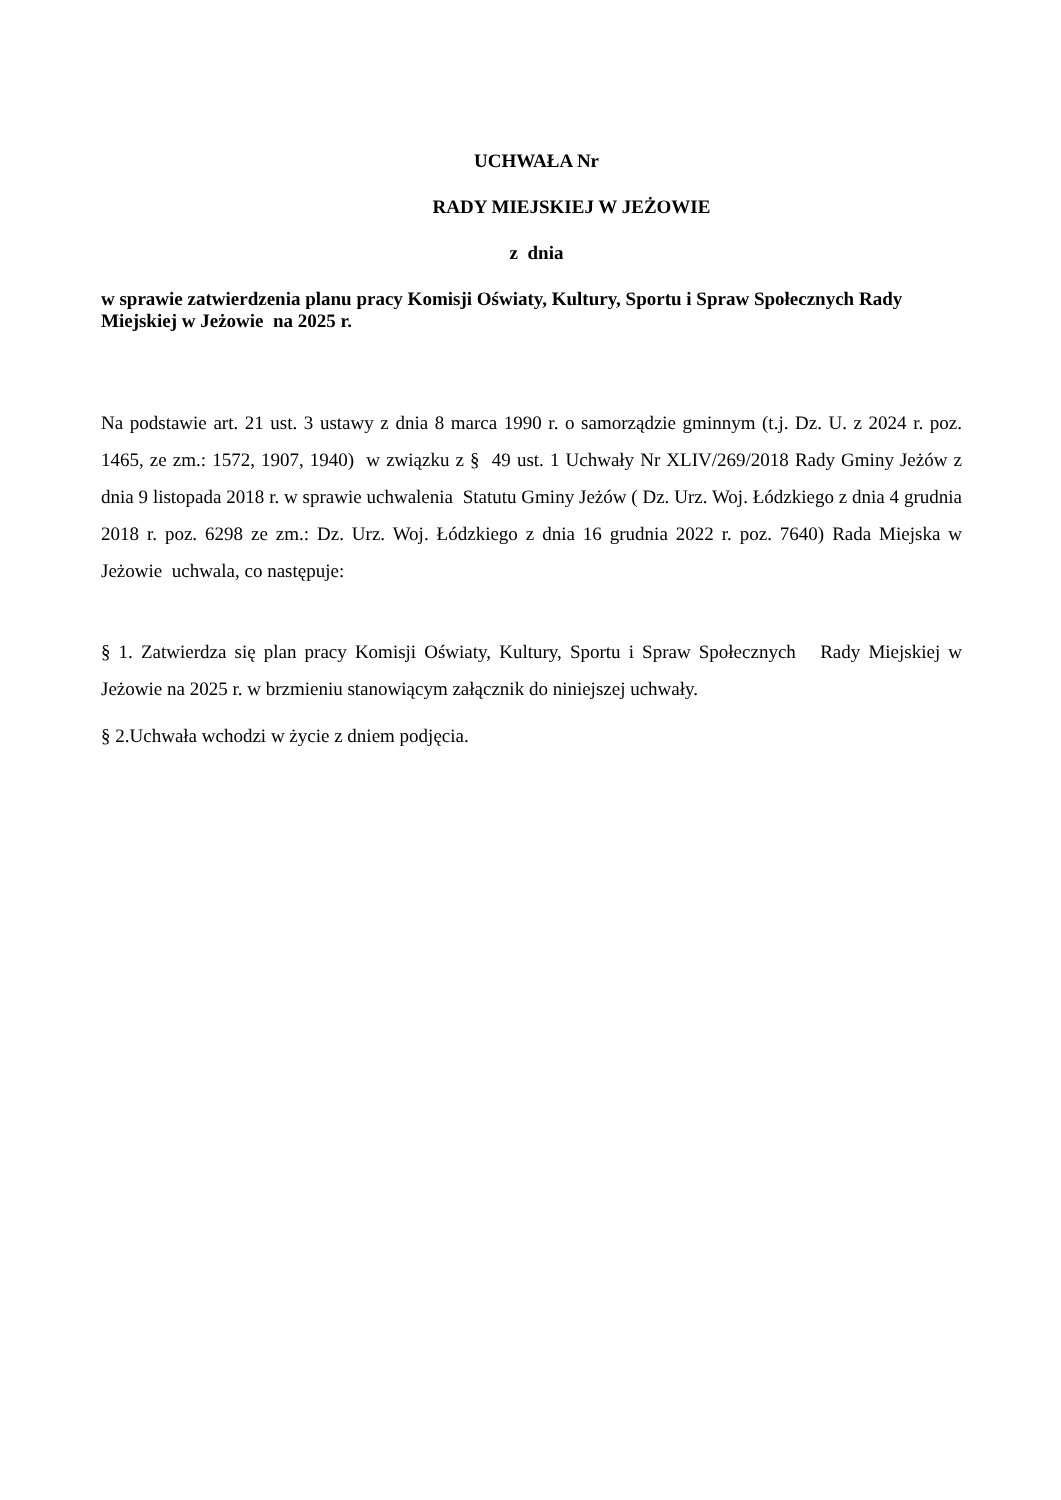UCHWAŁA Nr
RADY MIEJSKIEJ W JEŻOWIE
z dnia
w sprawie zatwierdzenia planu pracy Komisji Oświaty, Kultury, Sportu i Spraw Społecznych Rady Miejskiej w Jeżowie na 2025 r.
Na podstawie art. 21 ust. 3 ustawy z dnia 8 marca 1990 r. o samorządzie gminnym (t.j. Dz. U. z 2024 r. poz. 1465, ze zm.: 1572, 1907, 1940) w związku z § 49 ust. 1 Uchwały Nr XLIV/269/2018 Rady Gminy Jeżów z dnia 9 listopada 2018 r. w sprawie uchwalenia Statutu Gminy Jeżów ( Dz. Urz. Woj. Łódzkiego z dnia 4 grudnia 2018 r. poz. 6298 ze zm.: Dz. Urz. Woj. Łódzkiego z dnia 16 grudnia 2022 r. poz. 7640) Rada Miejska w Jeżowie uchwala, co następuje:
§ 1. Zatwierdza się plan pracy Komisji Oświaty, Kultury, Sportu i Spraw Społecznych Rady Miejskiej w Jeżowie na 2025 r. w brzmieniu stanowiącym załącznik do niniejszej uchwały.
§ 2.Uchwała wchodzi w życie z dniem podjęcia.